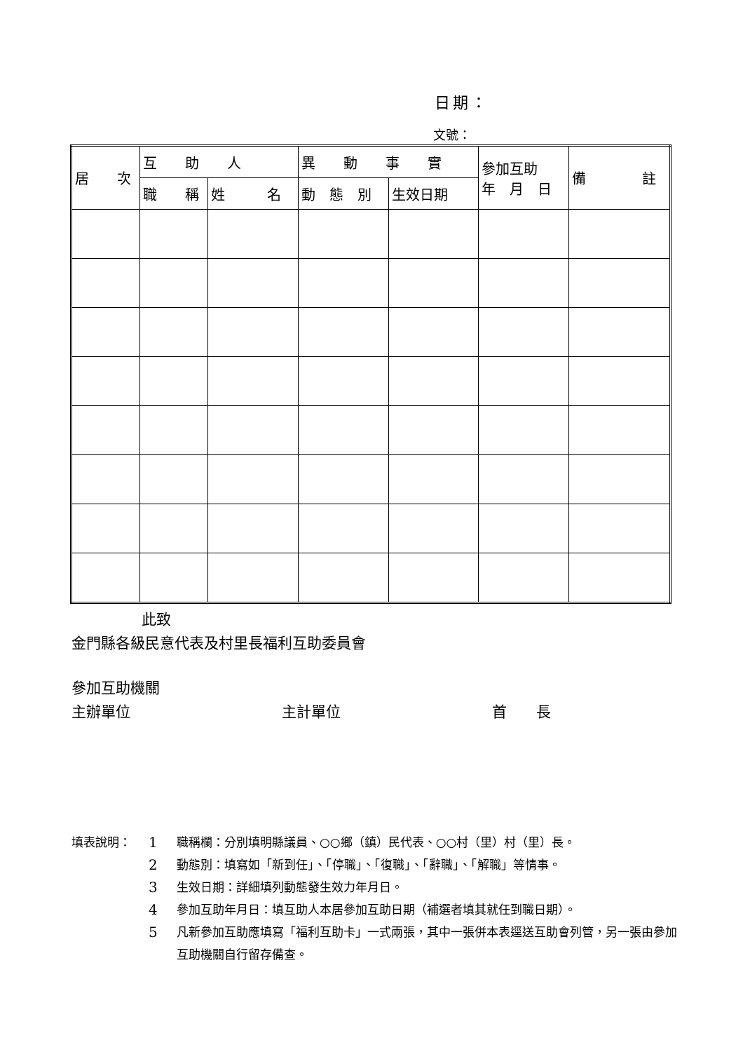日期：
文號：
| 居 次 | 互 助 人 | | 異 動 事 實 | | 參加互助 年 月 日 | 備 註 |
| --- | --- | --- | --- | --- | --- | --- |
| | 職 稱 | 姓 名 | 動 態 別 | 生效日期 | | |
此致
金門縣各級民意代表及村里長福利互助委員會
參加互助機關
主辦單位 主計單位 首　　長
填表說明： 1 職稱欄：分別填明縣議員、○○鄉（鎮）民代表、○○村（里）村（里）長。
2 動態別：填寫如「新到任」、「停職」、「復職」、「辭職」、「解職」等情事。
3 生效日期：詳細填列動態發生效力年月日。
4 參加互助年月日：填互助人本居參加互助日期（補選者填其就任到職日期）。
5 凡新參加互助應填寫「福利互助卡」一式兩張，其中一張併本表逕送互助會列管，另一張由參加互助機關自行留存備查。